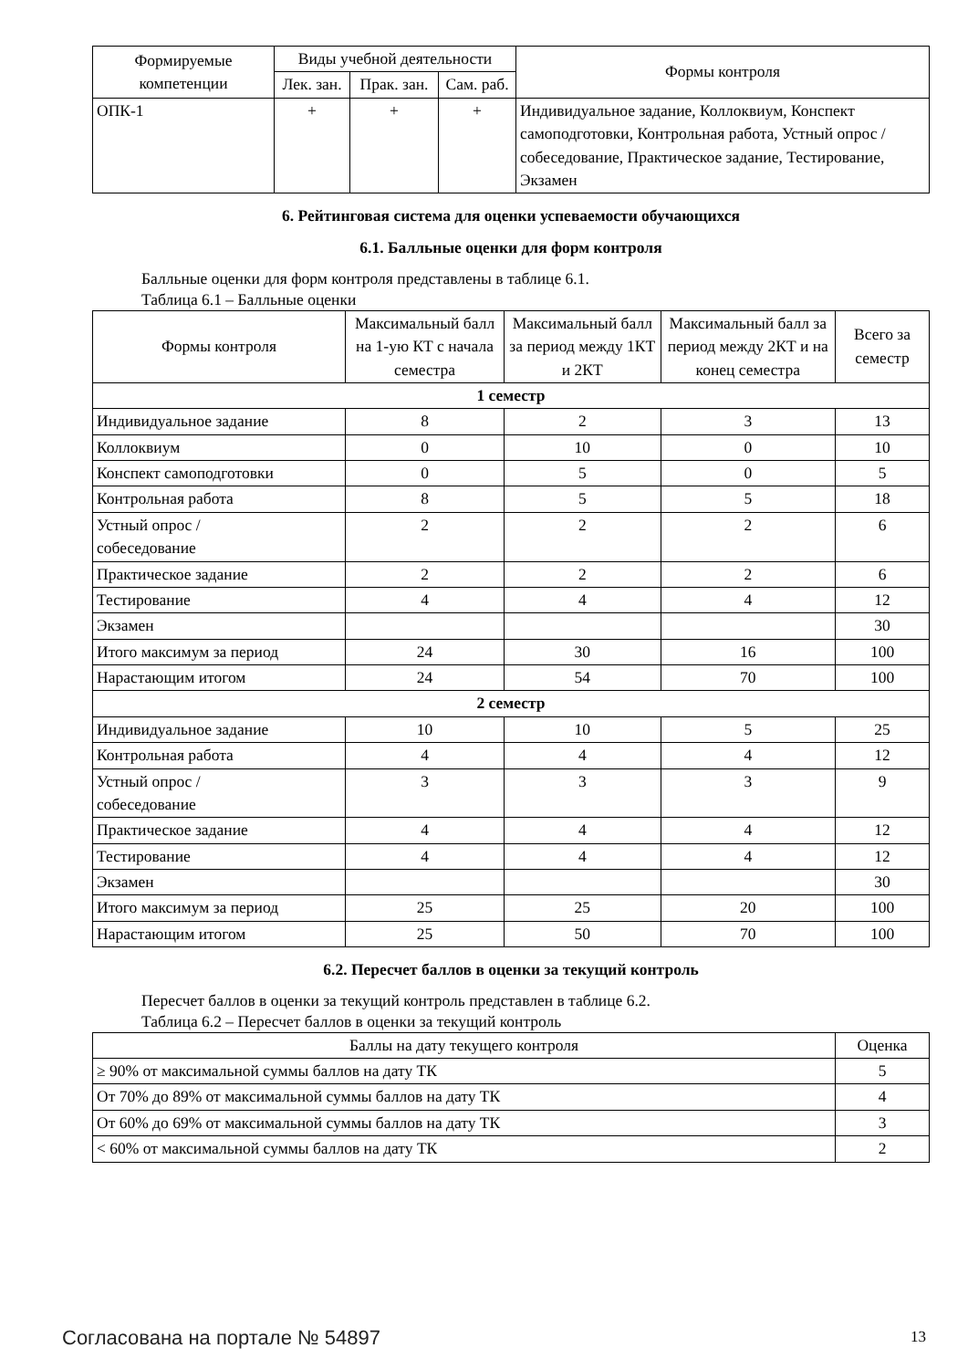| Формируемые компетенции | Виды учебной деятельности | | | Формы контроля |
| --- | --- | --- | --- | --- |
| | Лек. зан. | Прак. зан. | Сам. раб. | |
| ОПК-1 | + | + | + | Индивидуальное задание, Коллоквиум, Конспект самоподготовки, Контрольная работа, Устный опрос / собеседование, Практическое задание, Тестирование, Экзамен |
6. Рейтинговая система для оценки успеваемости обучающихся
6.1. Балльные оценки для форм контроля
Балльные оценки для форм контроля представлены в таблице 6.1.
Таблица 6.1 – Балльные оценки
| Формы контроля | Максимальный балл на 1-ую КТ с начала семестра | Максимальный балл за период между 1КТ и 2КТ | Максимальный балл за период между 2КТ и на конец семестра | Всего за семестр |
| --- | --- | --- | --- | --- |
| 1 семестр | | | | |
| Индивидуальное задание | 8 | 2 | 3 | 13 |
| Коллоквиум | 0 | 10 | 0 | 10 |
| Конспект самоподготовки | 0 | 5 | 0 | 5 |
| Контрольная работа | 8 | 5 | 5 | 18 |
| Устный опрос / собеседование | 2 | 2 | 2 | 6 |
| Практическое задание | 2 | 2 | 2 | 6 |
| Тестирование | 4 | 4 | 4 | 12 |
| Экзамен | | | | 30 |
| Итого максимум за период | 24 | 30 | 16 | 100 |
| Нарастающим итогом | 24 | 54 | 70 | 100 |
| 2 семестр | | | | |
| Индивидуальное задание | 10 | 10 | 5 | 25 |
| Контрольная работа | 4 | 4 | 4 | 12 |
| Устный опрос / собеседование | 3 | 3 | 3 | 9 |
| Практическое задание | 4 | 4 | 4 | 12 |
| Тестирование | 4 | 4 | 4 | 12 |
| Экзамен | | | | 30 |
| Итого максимум за период | 25 | 25 | 20 | 100 |
| Нарастающим итогом | 25 | 50 | 70 | 100 |
6.2. Пересчет баллов в оценки за текущий контроль
Пересчет баллов в оценки за текущий контроль представлен в таблице 6.2.
Таблица 6.2 – Пересчет баллов в оценки за текущий контроль
| Баллы на дату текущего контроля | Оценка |
| --- | --- |
| ≥ 90% от максимальной суммы баллов на дату ТК | 5 |
| От 70% до 89% от максимальной суммы баллов на дату ТК | 4 |
| От 60% до 69% от максимальной суммы баллов на дату ТК | 3 |
| < 60% от максимальной суммы баллов на дату ТК | 2 |
Согласована на портале № 54897 13